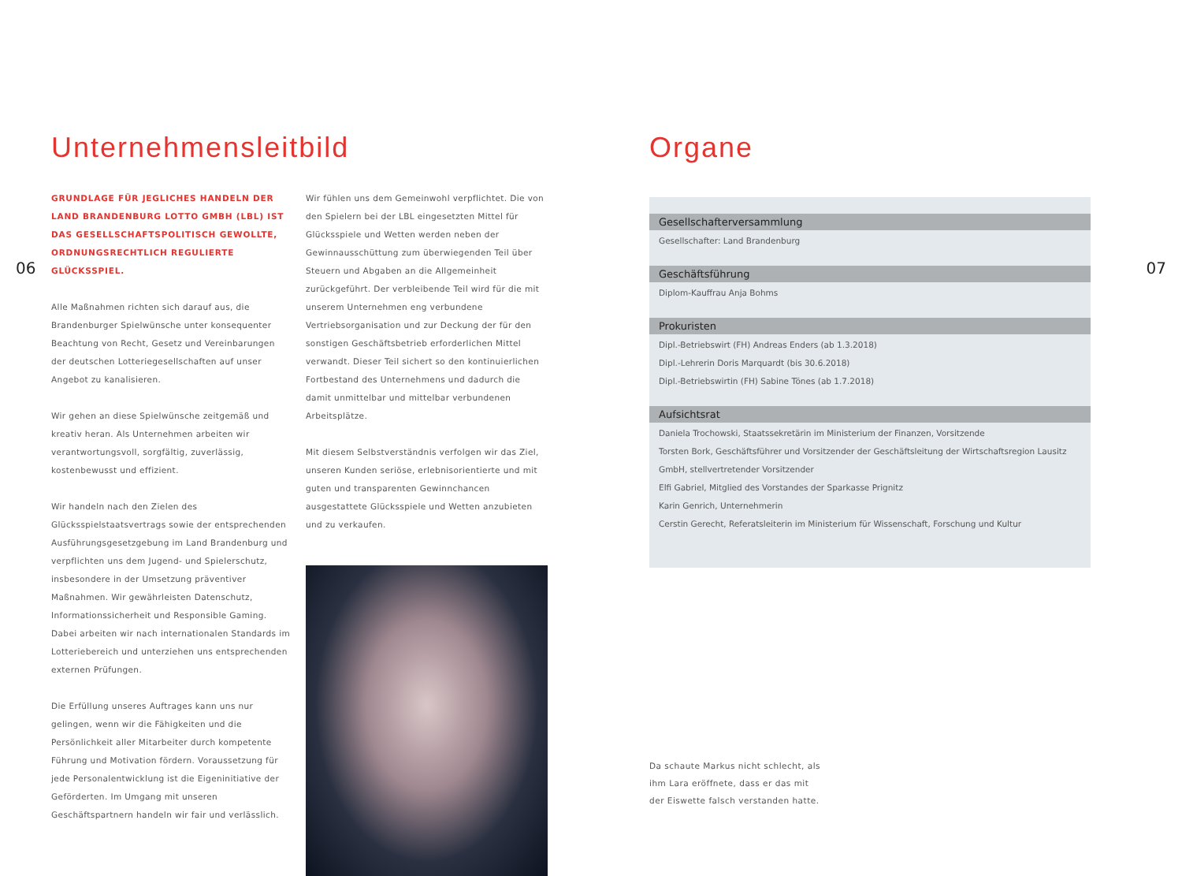06 07
Unternehmensleitbild
GRUNDLAGE FÜR JEGLICHES HANDELN DER LAND BRANDENBURG LOTTO GMBH (LBL) IST DAS GESELLSCHAFTSPOLITISCH GEWOLLTE, ORDNUNGSRECHTLICH REGULIERTE GLÜCKSSPIEL.
Alle Maßnahmen richten sich darauf aus, die Brandenburger Spielwünsche unter konsequenter Beachtung von Recht, Gesetz und Vereinbarungen der deutschen Lotteriegesellschaften auf unser Angebot zu kanalisieren.
Wir gehen an diese Spielwünsche zeitgemäß und kreativ heran. Als Unternehmen arbeiten wir verantwortungsvoll, sorgfältig, zuverlässig, kostenbewusst und effizient.
Wir handeln nach den Zielen des Glücksspielstaatsvertrags sowie der entsprechenden Ausführungsgesetzgebung im Land Brandenburg und verpflichten uns dem Jugend- und Spielerschutz, insbesondere in der Umsetzung präventiver Maßnahmen. Wir gewährleisten Datenschutz, Informationssicherheit und Responsible Gaming. Dabei arbeiten wir nach internationalen Standards im Lotteriebereich und unterziehen uns entsprechenden externen Prüfungen.
Die Erfüllung unseres Auftrages kann uns nur gelingen, wenn wir die Fähigkeiten und die Persönlichkeit aller Mitarbeiter durch kompetente Führung und Motivation fördern. Voraussetzung für jede Personalentwicklung ist die Eigeninitiative der Geförderten. Im Umgang mit unseren Geschäftspartnern handeln wir fair und verlässlich.
Wir fühlen uns dem Gemeinwohl verpflichtet. Die von den Spielern bei der LBL eingesetzten Mittel für Glücksspiele und Wetten werden neben der Gewinnausschüttung zum überwiegenden Teil über Steuern und Abgaben an die Allgemeinheit zurückgeführt. Der verbleibende Teil wird für die mit unserem Unternehmen eng verbundene Vertriebsorganisation und zur Deckung der für den sonstigen Geschäftsbetrieb erforderlichen Mittel verwandt. Dieser Teil sichert so den kontinuierlichen Fortbestand des Unternehmens und dadurch die damit unmittelbar und mittelbar verbundenen Arbeitsplätze.
Mit diesem Selbstverständnis verfolgen wir das Ziel, unseren Kunden seriöse, erlebnisorientierte und mit guten und transparenten Gewinnchancen ausgestattete Glücksspiele und Wetten anzubieten und zu verkaufen.
Organe
Gesellschafterversammlung
Gesellschafter: Land Brandenburg
Geschäftsführung
Diplom-Kauffrau Anja Bohms
Prokuristen
Dipl.-Betriebswirt (FH) Andreas Enders (ab 1.3.2018)
Dipl.-Lehrerin Doris Marquardt (bis 30.6.2018)
Dipl.-Betriebswirtin (FH) Sabine Tönes (ab 1.7.2018)
Aufsichtsrat
Daniela Trochowski, Staatssekretärin im Ministerium der Finanzen, Vorsitzende
Torsten Bork, Geschäftsführer und Vorsitzender der Geschäftsleitung der Wirtschaftsregion Lausitz GmbH, stellvertretender Vorsitzender
Elfi Gabriel, Mitglied des Vorstandes der Sparkasse Prignitz
Karin Genrich, Unternehmerin
Cerstin Gerecht, Referatsleiterin im Ministerium für Wissenschaft, Forschung und Kultur
Da schaute Markus nicht schlecht, als ihm Lara eröffnete, dass er das mit der Eiswette falsch verstanden hatte.